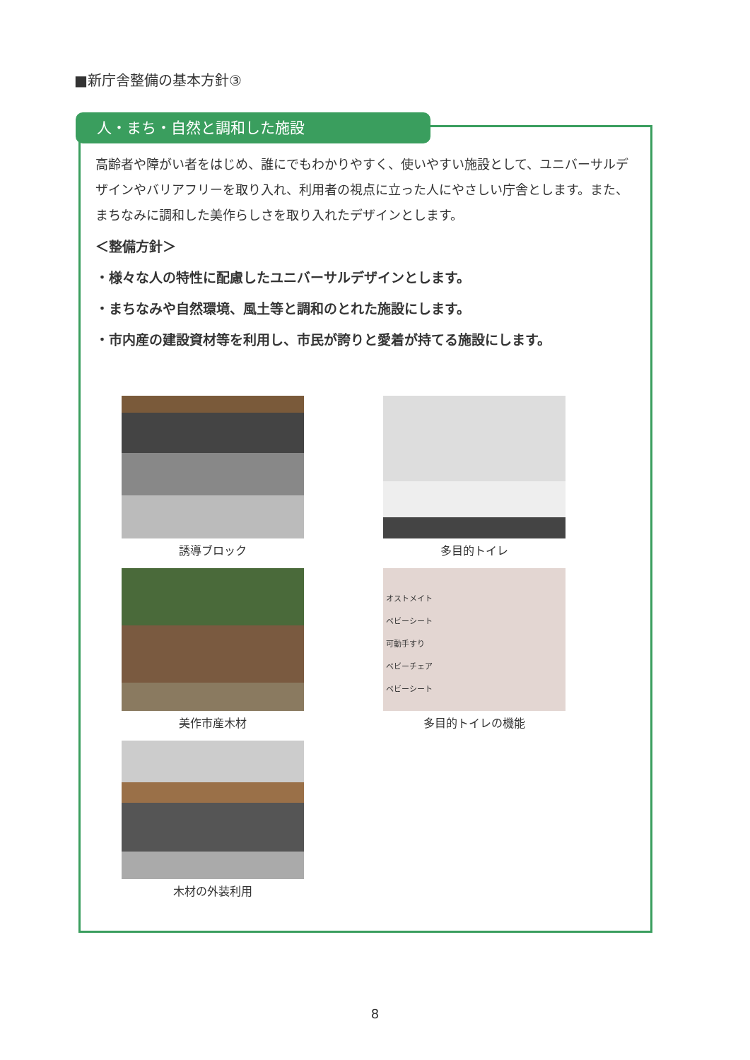■新庁舎整備の基本方針③
人・まち・自然と調和した施設
高齢者や障がい者をはじめ、誰にでもわかりやすく、使いやすい施設として、ユニバーサルデザインやバリアフリーを取り入れ、利用者の視点に立った人にやさしい庁舎とします。また、まちなみに調和した美作らしさを取り入れたデザインとします。
＜整備方針＞
・様々な人の特性に配慮したユニバーサルデザインとします。
・まちなみや自然環境、風土等と調和のとれた施設にします。
・市内産の建設資材等を利用し、市民が誇りと愛着が持てる施設にします。
誘導ブロック
多目的トイレ
美作市産木材
オストメイト
ベビーシート
可動手すり
ベビーチェア
ベビーシート
多目的トイレの機能
木材の外装利用
8